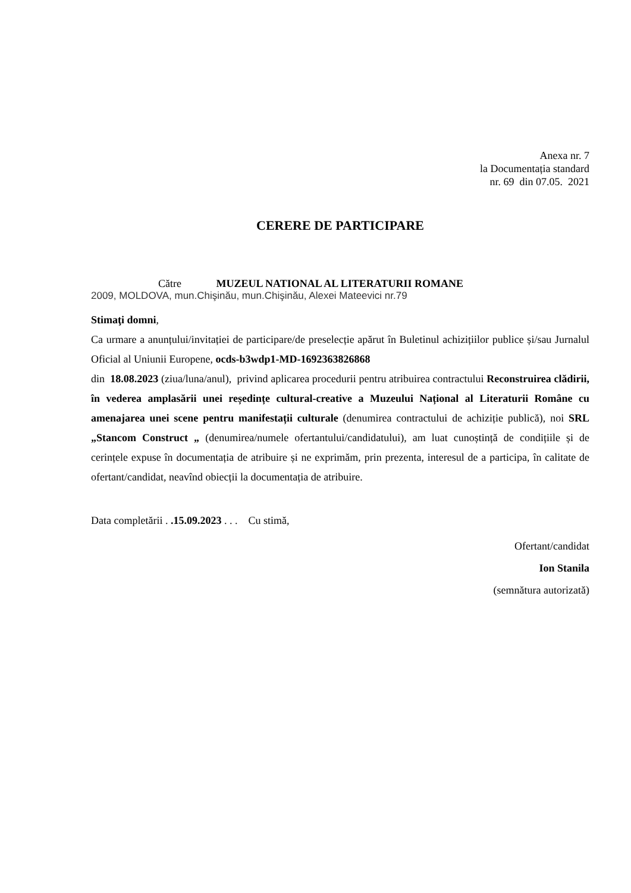Anexa nr. 7
la Documentația standard
nr. 69 din 07.05. 2021
CERERE DE PARTICIPARE
Către MUZEUL NATIONAL AL LITERATURII ROMANE
2009, MOLDOVA, mun.Chişinău, mun.Chişinău, Alexei Mateevici nr.79
Stimaţi domni,
Ca urmare a anunțului/invitației de participare/de preselecție apărut în Buletinul achizițiilor publice și/sau Jurnalul Oficial al Uniunii Europene, ocds-b3wdp1-MD-1692363826868
din 18.08.2023 (ziua/luna/anul), privind aplicarea procedurii pentru atribuirea contractului Reconstruirea clădirii, în vederea amplasării unei reședințe cultural-creative a Muzeului Național al Literaturii Române cu amenajarea unei scene pentru manifestații culturale (denumirea contractului de achiziție publică), noi SRL „Stancom Construct „ (denumirea/numele ofertantului/candidatului), am luat cunoștință de condițiile și de cerințele expuse în documentația de atribuire și ne exprimăm, prin prezenta, interesul de a participa, în calitate de ofertant/candidat, neavînd obiecții la documentația de atribuire.
Data completării . .15.09.2023 . . . Cu stimă,
Ofertant/candidat
Ion Stanila
(semnătura autorizată)